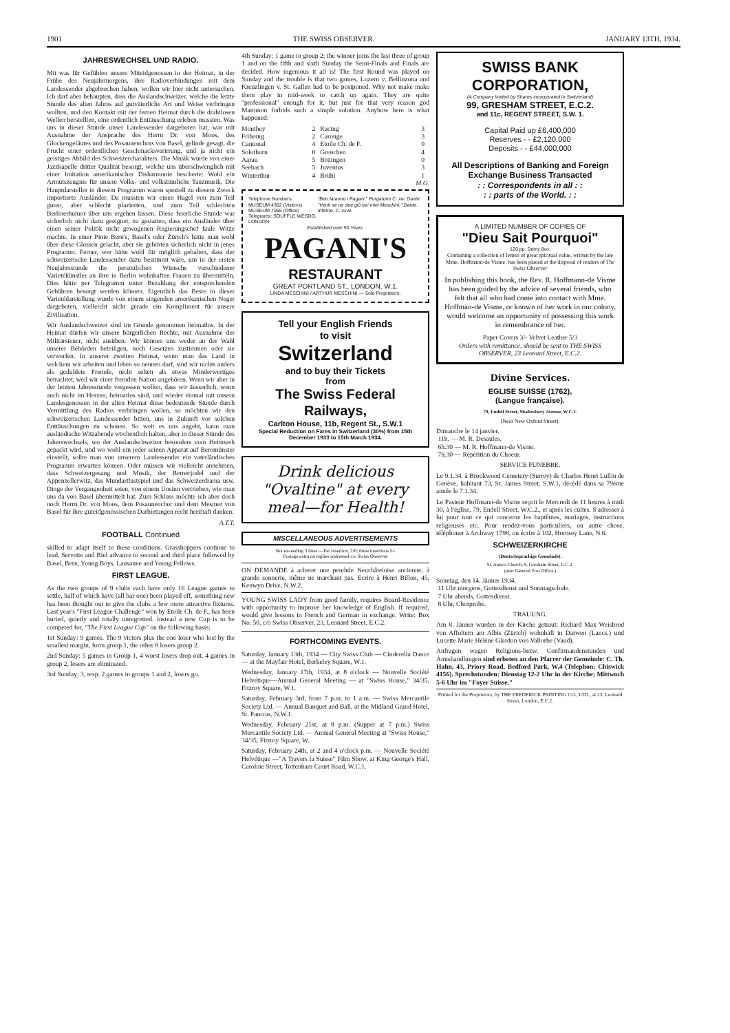1901 THE SWISS OBSERVER. JANUARY 13TH, 1934.
JAHRESWECHSEL UND RADIO.
Mit was für Gefühlen unsere Miteidgenossen in der Heimat, in der Frühe des Neujahrmorgens, ihre Radioverbindungen mit dem Landessender abgebrochen haben, wollen wir hier nicht untersuchen. Ich darf aber behaupten, dass die Auslandschweizer, welche die letzte Stunde des alten Jahres auf gutväterliche Art und Weise verbringen wollten, und den Kontakt mit der fernen Heimat durch die drahtlosen Wellen herstellten, eine ordentlich Enttäuschung erleben mussten. Was uns in dieser Stunde unser Landessender dargeboten hat, war mit Ausnahme der Ansprache des Herrn Dr. von Moos, des Glockengeläutes und des Posaunenchors von Basel, gelinde gesagt, die Frucht einer ordentlichen Geschmacksverirrung, und ja nicht ein geistiges Abbild des Schweizercharakters. Die Musik wurde von einer Jazzkapelle dritter Qualität besorgt, welche uns überschwenglich mit einer Imitation amerikanischer Disharmonie bescherte: Wohl ein Armutszeugnis für unsere Volks- und volkstümliche Tanzmusik. Die Hauptdarsteller in diesem Programm waren speziell zu diesem Zweck importierte Ausländer. Da mussten wir einen Hagel von zum Teil guten, aber schlecht plazierten, und zum Teil schlechten Berlinerhumor über uns ergehen lassen. Diese feierliche Stunde war sicherlich nicht dazu geeignet, zu gestatten, dass ein Ausländer über einen seiner Politik nicht gewogenen Regierungschef faule Witze machte. In einer Pinte Bern's, Basel's oder Zürich's hätte man wohl über diese Glossen gelacht, aber sie gehörten sicherlich nicht in jenes Programm. Ferner, wer hätte wohl für möglich gehalten, dass der schweizerische Landessender dazu bestimmt wäre, um in der ersten Neujahrsstunde die persönlichen Wünsche verschiedener Varietékünstler an ihre in Berlin wohnhaften Frauen zu übermitteln. Dies hätte per Telegramm unter Bezahlung der entsprechenden Gebühren besorgt werden können. Eigentlich das Beste in dieser Varietédarstellung wurde von einem singenden amerikanischen Neger dargeboten, vielleicht nicht gerade ein Kompliment für unsere Zivilisation.
Wir Auslandschweizer sind im Grunde genommen heimatlos. In der Heimat dürfen wir unsere bürgerlichen Rechte, mit Ausnahme der Militärsteuer, nicht ausüben. Wir können uns weder an der Wahl unserer Behörden beteiligen, noch Gesetzen zustimmen oder sie verwerfen. In unserer zweiten Heimat, wenn man das Land in welchem wir arbeiten und leben so nennen darf, sind wir nichts anders als geduldete Fremde, nicht selten als etwas Minderwertiges betrachtet, weil wir einer fremden Nation angehören. Wenn wir aber in der letzten Jahresstunde vergessen wollen, dass wir äusserlich, wenn auch nicht im Herzen, heimatlos sind, und wieder einmal mit unsern Landesgenossen in der alten Heimat diese bedeutende Stunde durch Vermittlung des Radios verbringen wollen, so möchten wir den schweizerischen Landessender bitten, uns in Zukunft vor solchen Enttäuschungen zu schonen. So weit es uns angeht, kann man ausländische Witzabende wöchentlich halten, aber in dieser Stunde des Jaherswechsels, wo der Auslandschweizer besonders vom Heimweh gepackt wird, und wo wohl ein jeder seinen Apparat auf Beromünster einstellt, sollte man von unserem Landessender ein vaterländisches Programm erwarten können. Oder müssen wir vielleicht annehmen, dass Schweizergesang und Musik, der Bernerjodel und der Appenzellerwitz, das Mundartlustspiel und das Schweizerdrama usw. Dinge der Vergangenheit seien, von einem Unsinn vertrieben, wie man uns da von Basel übermittelt hat. Zum Schluss möchte ich aber doch noch Herrn Dr. von Moos, dem Posaunenchor und dem Mesmer von Basel für ihre guteidgenössischen Darbietungen recht herzhaft danken.
A.T.T.
FOOTBALL Continued
skilled to adapt itself to these conditions. Grasshoppers continue to lead, Servette and Biel advance to second and third place followed by Basel, Bern, Young Boys, Lausanne and Young Fellows.
FIRST LEAGUE.
As the two groups of 9 clubs each have only 16 League games to settle, half of which have (all bar one) been played off, something new has been thought out to give the clubs a few more attractive fixtures. Last year's "First League Challenge" won by Etoile Ch. de F., has been buried, quietly and totally unregretted. Instead a new Cup is to be competed for, "The First League Cup" on the following basis:
1st Sunday: 9 games. The 9 victors plus the one loser who lost by the smallest margin, form group 1, the other 8 losers group 2.
2nd Sunday: 5 games in Group 1, 4 worst losers drop out. 4 games in group 2, losers are eliminated.
3rd Sunday: 3, resp. 2 games in groups 1 and 2, losers go.
4th Sunday: 1 game in group 2; the winner joins the last three of group 1 and on the fifth and sixth Sunday the Semi-Finals and Finals are decided. How ingenious it all is! The first Round was played on Sunday and the trouble is that two games, Luzern v. Bellinzona and Kreuzlingen v. St. Gallen had to be postponed. Why not make make them play in mid-week to catch up again. They are quite "professional" enough for it, but just for that very reason god Mammon forbids such a simple solution. Anyhow here is what happened:
| Monthey | 2 | Racing | 3 |
| Fribourg | 2 | Carouge | 3 |
| Cantonal | 4 | Etoile Ch. de F. | 0 |
| Solothurn | 0 | Grenchen | 4 |
| Aarau | 5 | Bözingen | 0 |
| Seebach | 5 | Juventus | 3 |
| Winterthur | 4 | Brühl | 1 |
M.G.
Telephone Numbers:
MUSEUM 4302 (Visitors)
MUSEUM 7055 (Office)
Telegrams: SOUFFLE WESDO, LONDON "Ben faranno i Pagani." Purgatorio C. xiv. Dante
"Venir se ne dee giù tra' miei Meschini." Dante. Inferno. C. xxvii.
Established over 50 Years.
PAGANI'S
RESTAURANT
GREAT PORTLAND ST., LONDON, W.1.
LINDA MESCHINI / ARTHUR MESCHINI — Sole Proprietors.
Tell your English Friends
to visit
Switzerland
and to buy their Tickets
from
The Swiss Federal Railways,
Carlton House, 11b, Regent St., S.W.1
Special Reduction on Fares in Switzerland (30%) from 15th December 1933 to 15th March 1934.
Drink delicious "Ovaltine" at every meal—for Health!
MISCELLANEOUS ADVERTISEMENTS
Not exceeding 3 lines:—Per insertion, 2/6; three insertions 5/-
Postage extra on replies addressed c/o Swiss Observer
ON DEMANDE à acheter une pendule Neuchâteloise ancienne, à grande sonnerie, même ne marchant pas. Ecrire à Henri Billon, 45, Kenwyn Drive, N.W.2.
YOUNG SWISS LADY from good family, requires Board-Residence with opportunity to improve her knowledge of English. If required, would give lessons in French and German in exchange. Write: Box No. 50, c/o Swiss Observer, 23, Leonard Street, E.C.2.
FORTHCOMING EVENTS.
Saturday, January 13th, 1934 — City Swiss Club — Cinderella Dance — at the Mayfair Hotel, Berkeley Square, W.1.
Wednesday, January 17th, 1934, at 8 o'clock — Nouvelle Société Helvétique—Annual General Meeting — at "Swiss House," 34/35, Fitzroy Square, W.1.
Saturday, February 3rd, from 7 p.m. to 1 a.m. — Swiss Mercantile Society Ltd. — Annual Banquet and Ball, at the Midland Grand Hotel, St. Pancras, N.W.1.
Wednesday, February 21st, at 8 p.m. (Supper at 7 p.m.) Swiss Mercantile Society Ltd. — Annual General Meeting at "Swiss House," 34/35, Fitzroy Square, W.
Saturday, February 24th, at 2 and 4 o'clock p.m. — Nouvelle Société Helvétique —"A Travers la Suisse" Film Show, at King George's Hall, Caroline Street, Tottenham Court Road, W.C.1.
SWISS BANK CORPORATION,
(A Company limited by Shares incorporated in Switzerland)
99, GRESHAM STREET, E.C.2.
and 11c, REGENT STREET, S.W. 1.
Capital Paid up £6,400,000
Reserves - - £2,120,000
Deposits - - £44,000,000
All Descriptions of Banking and Foreign Exchange Business Transacted
: : Correspondents in all : :
: : parts of the World. : :
A LIMITED NUMBER OF COPIES OF
"Dieu Sait Pourquoi"
120 pp. Demy 8vo.
Containing a collection of letters of great spiritual value, written by the late Mme. Hoffmann-de Visme, has been placed at the disposal of readers of The Swiss Observer
In publishing this book, the Rev. R. Hoffmann-de Visme has been guided by the advice of several friends, who felt that all who had come into contact with Mme. Hoffman-de Visme, or known of her work in our colony, would welcome an opportunity of possessing this work in remembrance of her.
Paper Covers 3/- Velvet Leather 5/3
Orders with remittance, should be sent to THE SWISS OBSERVER, 23 Leonard Street, E.C.2.
Divine Services.
EGLISE SUISSE (1762),
(Langue française).
79, Endell Street, Shaftesbury Avenue, W.C.2.
(Near New Oxford Street).
Dimanche le 14 janvier.
11h. — M. R. Desaules.
6h.30 — M. R. Hoffmann-de Visme.
7h.30 — Répétition du Choeur.
SERVICE FUNEBRE.
Le 9.1.34. à Brookwood Cemetery (Surrey) de Charles Henri Lullin de Genève, habitant 73, St. James Street, S.W.1, décédé dans sa 79ème année le 7.1.34.
Le Pasteur Hoffmann-de Visme reçoit le Mercredi de 11 heures à midi 30, à l'église, 79, Endell Street, W.C.2., et après les cultes. S'adresser à lui pour tout ce qui concerne les baptêmes, mariages, instructions religieuses etc. Pour rendez-vous particuliers, ou autre chose, téléphoner à Archway 1798, ou écrire à 102, Hornsey Lane, N.6.
SCHWEIZERKIRCHE
(Deutschsprachige Gemeinde).
St. Anne's Church, 9, Gresham Street, E.C.2.
(near General Post Office.)
Sonntag, den 14. Jänner 1934.
11 Uhr morgens, Gottesdienst und Sonntagschule.
7 Uhr abends, Gottesdienst.
8 Uhr, Chorprobe.
TRAUUNG.
Am 8. Jänner wurden in der Kirche getraut: Richard Max Weisbrod von Affoltern am Albis (Zürich) wohnhaft in Darwen (Lancs.) und Lucette Marie Hélène Glardon von Vallorbe (Vaud).
Anfragen wegen Religions-bezw. Confirmandenstunden und Amtshandlungen sind erbeten an den Pfarrer der Gemeinde: C. Th. Hahn, 43, Priory Road, Bedford Park, W.4 (Telephon: Chiswick 4156). Sprechstunden: Dienstag 12-2 Uhr in der Kirche; Mittwoch 5-6 Uhr im "Foyer Suisse."
Printed for the Proprietors, by THE FREDERICK PRINTING CO., LTD., at 23, Leonard Street, London, E.C.2.